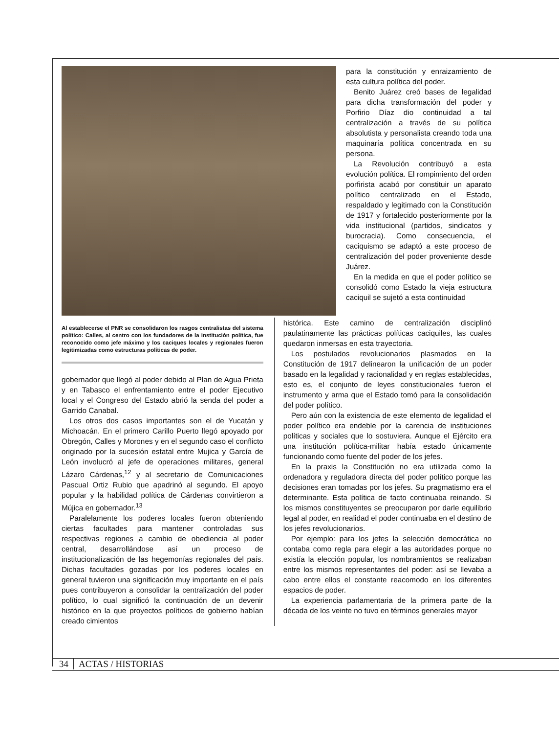para la constitución y enraizamiento de esta cultura política del poder.
Benito Juárez creó bases de legalidad para dicha transformación del poder y Porfirio Díaz dio continuidad a tal centralización a través de su política absolutista y personalista creando toda una maquinaría política concentrada en su persona.
La Revolución contribuyó a esta evolución política. El rompimiento del orden porfirista acabó por constituir un aparato político centralizado en el Estado, respaldado y legitimado con la Constitución de 1917 y fortalecido posteriormente por la vida institucional (partidos, sindicatos y burocracia). Como consecuencia, el caciquismo se adaptó a este proceso de centralización del poder proveniente desde Juárez.
En la medida en que el poder político se consolidó como Estado la vieja estructura caciquil se sujetó a esta continuidad
Al establecerse el PNR se consolidaron los rasgos centralistas del sistema político: Calles, al centro con los fundadores de la institución política, fue reconocido como jefe máximo y los caciques locales y regionales fueron legitimizadas como estructuras políticas de poder.
gobernador que llegó al poder debido al Plan de Agua Prieta y en Tabasco el enfrentamiento entre el poder Ejecutivo local y el Congreso del Estado abrió la senda del poder a Garrido Canabal.
Los otros dos casos importantes son el de Yucatán y Michoacán. En el primero Carillo Puerto llegó apoyado por Obregón, Calles y Morones y en el segundo caso el conflicto originado por la sucesión estatal entre Mujica y García de León involucró al jefe de operaciones militares, general Lázaro Cárdenas,<sup>12</sup> y al secretario de Comunicaciones Pascual Ortiz Rubio que apadrinó al segundo. El apoyo popular y la habilidad política de Cárdenas convirtieron a Mújica en gobernador.<sup>13</sup>
Paralelamente los poderes locales fueron obteniendo ciertas facultades para mantener controladas sus respectivas regiones a cambio de obediencia al poder central, desarrollándose así un proceso de institucionalización de las hegemonías regionales del país. Dichas facultades gozadas por los poderes locales en general tuvieron una significación muy importante en el país pues contribuyeron a consolidar la centralización del poder político, lo cual significó la continuación de un devenir histórico en la que proyectos políticos de gobierno habían creado cimientos
histórica. Este camino de centralización disciplinó paulatinamente las prácticas políticas caciquiles, las cuales quedaron inmersas en esta trayectoria.
Los postulados revolucionarios plasmados en la Constitución de 1917 delinearon la unificación de un poder basado en la legalidad y racionalidad y en reglas establecidas, esto es, el conjunto de leyes constitucionales fueron el instrumento y arma que el Estado tomó para la consolidación del poder político.
Pero aún con la existencia de este elemento de legalidad el poder político era endeble por la carencia de instituciones políticas y sociales que lo sostuviera. Aunque el Ejército era una institución política-militar había estado únicamente funcionando como fuente del poder de los jefes.
En la praxis la Constitución no era utilizada como la ordenadora y reguladora directa del poder político porque las decisiones eran tomadas por los jefes. Su pragmatismo era el determinante. Esta política de facto continuaba reinando. Si los mismos constituyentes se preocuparon por darle equilibrio legal al poder, en realidad el poder continuaba en el destino de los jefes revolucionarios.
Por ejemplo: para los jefes la selección democrática no contaba como regla para elegir a las autoridades porque no existía la elección popular, los nombramientos se realizaban entre los mismos representantes del poder: así se llevaba a cabo entre ellos el constante reacomodo en los diferentes espacios de poder.
La experiencia parlamentaria de la primera parte de la década de los veinte no tuvo en términos generales mayor
34 ACTAS / HISTORIAS